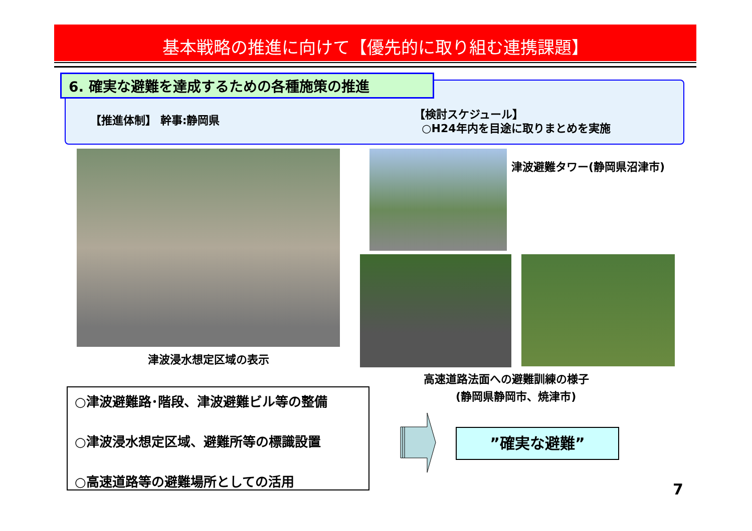基本戦略の推進に向けて【優先的に取り組む連携課題】
6. 確実な避難を達成するための各種施策の推進
【推進体制】 幹事:静岡県
【検討スケジュール】
○H24年内を目途に取りまとめを実施
津波浸水想定区域の表示
津波避難タワー(静岡県沼津市)
高速道路法面への避難訓練の様子
(静岡県静岡市、焼津市)
○津波避難路･階段、津波避難ビル等の整備
○津波浸水想定区域、避難所等の標識設置
○高速道路等の避難場所としての活用
”確実な避難”
7